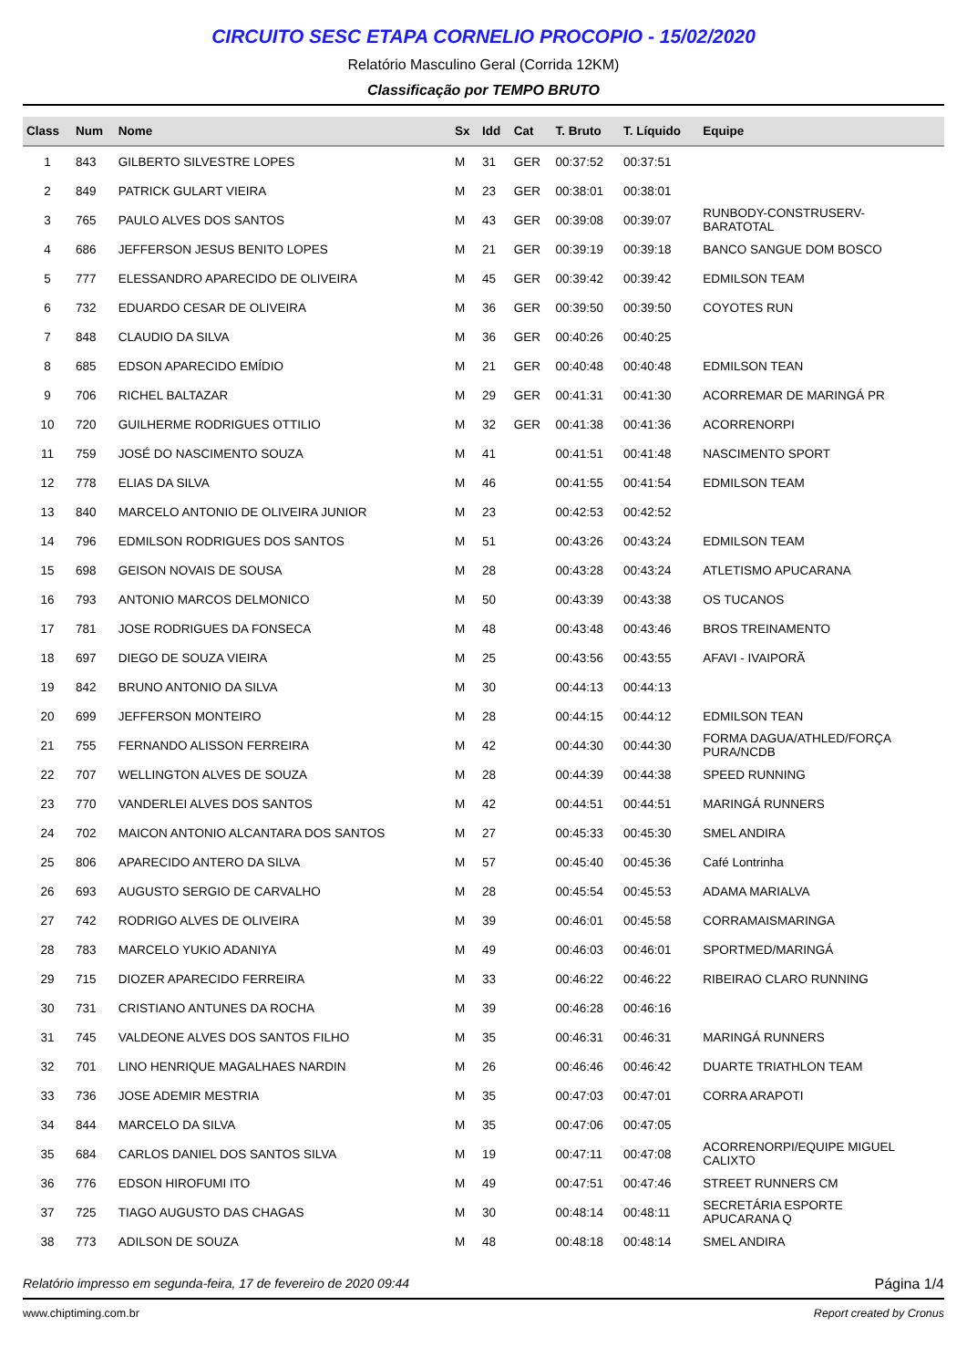CIRCUITO SESC ETAPA CORNELIO PROCOPIO - 15/02/2020
Relatório Masculino Geral (Corrida 12KM)
Classificação por TEMPO BRUTO
| Class | Num | Nome | Sx | Idd | Cat | T. Bruto | T. Líquido | Equipe |
| --- | --- | --- | --- | --- | --- | --- | --- | --- |
| 1 | 843 | GILBERTO SILVESTRE LOPES | M | 31 | GER | 00:37:52 | 00:37:51 | |
| 2 | 849 | PATRICK GULART VIEIRA | M | 23 | GER | 00:38:01 | 00:38:01 | |
| 3 | 765 | PAULO ALVES DOS SANTOS | M | 43 | GER | 00:39:08 | 00:39:07 | RUNBODY-CONSTRUSERV- BARATOTAL |
| 4 | 686 | JEFFERSON JESUS BENITO LOPES | M | 21 | GER | 00:39:19 | 00:39:18 | BANCO SANGUE DOM BOSCO |
| 5 | 777 | ELESSANDRO APARECIDO DE OLIVEIRA | M | 45 | GER | 00:39:42 | 00:39:42 | EDMILSON TEAM |
| 6 | 732 | EDUARDO CESAR DE OLIVEIRA | M | 36 | GER | 00:39:50 | 00:39:50 | COYOTES RUN |
| 7 | 848 | CLAUDIO DA SILVA | M | 36 | GER | 00:40:26 | 00:40:25 | |
| 8 | 685 | EDSON APARECIDO EMÍDIO | M | 21 | GER | 00:40:48 | 00:40:48 | EDMILSON TEAN |
| 9 | 706 | RICHEL BALTAZAR | M | 29 | GER | 00:41:31 | 00:41:30 | ACORREMAR DE MARINGÁ PR |
| 10 | 720 | GUILHERME RODRIGUES OTTILIO | M | 32 | GER | 00:41:38 | 00:41:36 | ACORRENORPI |
| 11 | 759 | JOSÉ DO NASCIMENTO SOUZA | M | 41 | | 00:41:51 | 00:41:48 | NASCIMENTO SPORT |
| 12 | 778 | ELIAS DA SILVA | M | 46 | | 00:41:55 | 00:41:54 | EDMILSON TEAM |
| 13 | 840 | MARCELO ANTONIO DE OLIVEIRA JUNIOR | M | 23 | | 00:42:53 | 00:42:52 | |
| 14 | 796 | EDMILSON RODRIGUES DOS SANTOS | M | 51 | | 00:43:26 | 00:43:24 | EDMILSON TEAM |
| 15 | 698 | GEISON NOVAIS DE SOUSA | M | 28 | | 00:43:28 | 00:43:24 | ATLETISMO APUCARANA |
| 16 | 793 | ANTONIO MARCOS DELMONICO | M | 50 | | 00:43:39 | 00:43:38 | OS TUCANOS |
| 17 | 781 | JOSE RODRIGUES DA FONSECA | M | 48 | | 00:43:48 | 00:43:46 | BROS TREINAMENTO |
| 18 | 697 | DIEGO DE SOUZA VIEIRA | M | 25 | | 00:43:56 | 00:43:55 | AFAVI - IVAIPORÃ |
| 19 | 842 | BRUNO ANTONIO DA SILVA | M | 30 | | 00:44:13 | 00:44:13 | |
| 20 | 699 | JEFFERSON MONTEIRO | M | 28 | | 00:44:15 | 00:44:12 | EDMILSON TEAN |
| 21 | 755 | FERNANDO ALISSON FERREIRA | M | 42 | | 00:44:30 | 00:44:30 | FORMA DAGUA/ATHLED/FORÇA PURA/NCDB |
| 22 | 707 | WELLINGTON ALVES DE SOUZA | M | 28 | | 00:44:39 | 00:44:38 | SPEED RUNNING |
| 23 | 770 | VANDERLEI ALVES DOS SANTOS | M | 42 | | 00:44:51 | 00:44:51 | MARINGÁ RUNNERS |
| 24 | 702 | MAICON ANTONIO ALCANTARA DOS SANTOS | M | 27 | | 00:45:33 | 00:45:30 | SMEL ANDIRA |
| 25 | 806 | APARECIDO ANTERO DA SILVA | M | 57 | | 00:45:40 | 00:45:36 | Café Lontrinha |
| 26 | 693 | AUGUSTO SERGIO DE CARVALHO | M | 28 | | 00:45:54 | 00:45:53 | ADAMA MARIALVA |
| 27 | 742 | RODRIGO ALVES DE OLIVEIRA | M | 39 | | 00:46:01 | 00:45:58 | CORRAMAISMARINGA |
| 28 | 783 | MARCELO YUKIO ADANIYA | M | 49 | | 00:46:03 | 00:46:01 | SPORTMED/MARINGÁ |
| 29 | 715 | DIOZER APARECIDO FERREIRA | M | 33 | | 00:46:22 | 00:46:22 | RIBEIRAO CLARO RUNNING |
| 30 | 731 | CRISTIANO ANTUNES DA ROCHA | M | 39 | | 00:46:28 | 00:46:16 | |
| 31 | 745 | VALDEONE ALVES DOS SANTOS FILHO | M | 35 | | 00:46:31 | 00:46:31 | MARINGÁ RUNNERS |
| 32 | 701 | LINO HENRIQUE MAGALHAES NARDIN | M | 26 | | 00:46:46 | 00:46:42 | DUARTE TRIATHLON TEAM |
| 33 | 736 | JOSE ADEMIR MESTRIA | M | 35 | | 00:47:03 | 00:47:01 | CORRA ARAPOTI |
| 34 | 844 | MARCELO DA SILVA | M | 35 | | 00:47:06 | 00:47:05 | |
| 35 | 684 | CARLOS DANIEL DOS SANTOS SILVA | M | 19 | | 00:47:11 | 00:47:08 | ACORRENORPI/EQUIPE MIGUEL CALIXTO |
| 36 | 776 | EDSON HIROFUMI ITO | M | 49 | | 00:47:51 | 00:47:46 | STREET RUNNERS CM |
| 37 | 725 | TIAGO AUGUSTO DAS CHAGAS | M | 30 | | 00:48:14 | 00:48:11 | SECRETÁRIA ESPORTE APUCARANA Q |
| 38 | 773 | ADILSON DE SOUZA | M | 48 | | 00:48:18 | 00:48:14 | SMEL ANDIRA |
Relatório impresso em segunda-feira, 17 de fevereiro de 2020 09:44 Página 1/4
www.chiptiming.com.br Report created by Cronus